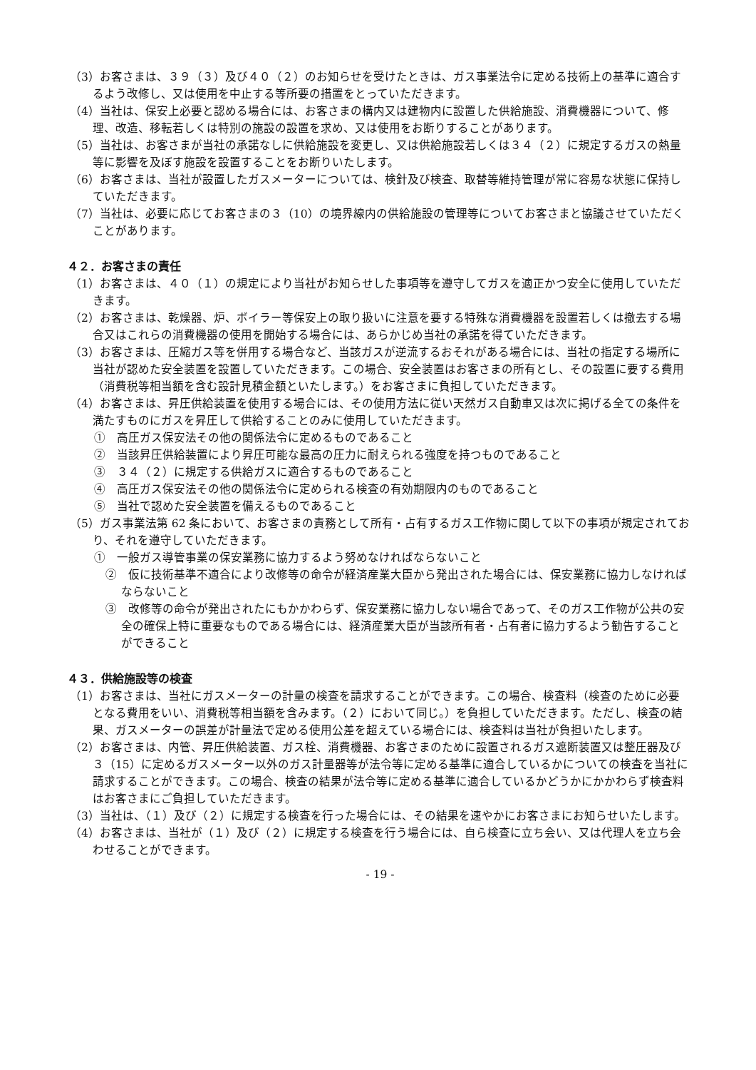（3）お客さまは、３９（３）及び４０（２）のお知らせを受けたときは、ガス事業法令に定める技術上の基準に適合するよう改修し、又は使用を中止する等所要の措置をとっていただきます。
（4）当社は、保安上必要と認める場合には、お客さまの構内又は建物内に設置した供給施設、消費機器について、修理、改造、移転若しくは特別の施設の設置を求め、又は使用をお断りすることがあります。
（5）当社は、お客さまが当社の承諾なしに供給施設を変更し、又は供給施設若しくは３４（２）に規定するガスの熱量等に影響を及ぼす施設を設置することをお断りいたします。
（6）お客さまは、当社が設置したガスメーターについては、検針及び検査、取替等維持管理が常に容易な状態に保持していただきます。
（7）当社は、必要に応じてお客さまの３（10）の境界線内の供給施設の管理等についてお客さまと協議させていただくことがあります。
４２．お客さまの責任
（1）お客さまは、４０（１）の規定により当社がお知らせした事項等を遵守してガスを適正かつ安全に使用していただきます。
（2）お客さまは、乾燥器、炉、ボイラー等保安上の取り扱いに注意を要する特殊な消費機器を設置若しくは撤去する場合又はこれらの消費機器の使用を開始する場合には、あらかじめ当社の承諾を得ていただきます。
（3）お客さまは、圧縮ガス等を併用する場合など、当該ガスが逆流するおそれがある場合には、当社の指定する場所に当社が認めた安全装置を設置していただきます。この場合、安全装置はお客さまの所有とし、その設置に要する費用（消費税等相当額を含む設計見積金額といたします。）をお客さまに負担していただきます。
（4）お客さまは、昇圧供給装置を使用する場合には、その使用方法に従い天然ガス自動車又は次に掲げる全ての条件を満たすものにガスを昇圧して供給することのみに使用していただきます。
①　高圧ガス保安法その他の関係法令に定めるものであること
②　当該昇圧供給装置により昇圧可能な最高の圧力に耐えられる強度を持つものであること
③　３４（２）に規定する供給ガスに適合するものであること
④　高圧ガス保安法その他の関係法令に定められる検査の有効期限内のものであること
⑤　当社で認めた安全装置を備えるものであること
（5）ガス事業法第 62 条において、お客さまの責務として所有・占有するガス工作物に関して以下の事項が規定されており、それを遵守していただきます。
①　一般ガス導管事業の保安業務に協力するよう努めなければならないこと
②　仮に技術基準不適合により改修等の命令が経済産業大臣から発出された場合には、保安業務に協力しなければならないこと
③　改修等の命令が発出されたにもかかわらず、保安業務に協力しない場合であって、そのガス工作物が公共の安全の確保上特に重要なものである場合には、経済産業大臣が当該所有者・占有者に協力するよう勧告することができること
４３．供給施設等の検査
（1）お客さまは、当社にガスメーターの計量の検査を請求することができます。この場合、検査料（検査のために必要となる費用をいい、消費税等相当額を含みます。（２）において同じ。）を負担していただきます。ただし、検査の結果、ガスメーターの誤差が計量法で定める使用公差を超えている場合には、検査料は当社が負担いたします。
（2）お客さまは、内管、昇圧供給装置、ガス栓、消費機器、お客さまのために設置されるガス遮断装置又は整圧器及び３（15）に定めるガスメーター以外のガス計量器等が法令等に定める基準に適合しているかについての検査を当社に請求することができます。この場合、検査の結果が法令等に定める基準に適合しているかどうかにかかわらず検査料はお客さまにご負担していただきます。
（3）当社は、（１）及び（２）に規定する検査を行った場合には、その結果を速やかにお客さまにお知らせいたします。
（4）お客さまは、当社が（１）及び（２）に規定する検査を行う場合には、自ら検査に立ち会い、又は代理人を立ち会わせることができます。
- 19 -